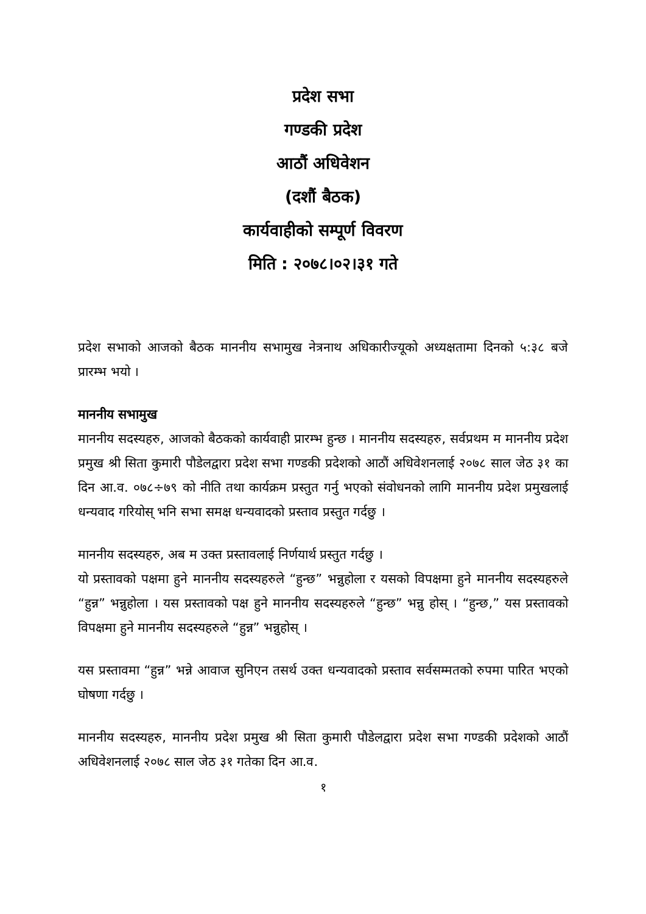प्रदेश सभा
गण्डकी प्रदेश
आठौं अधिवेशन
(दशौं बैठक)
कार्यवाहीको सम्पूर्ण विवरण
मिति : २०७८।०२।३१ गते
प्रदेश सभाको आजको बैठक माननीय सभामुख नेत्रनाथ अधिकारीज्यूको अध्यक्षतामा दिनको ५:३८ बजे प्रारम्भ भयो ।
माननीय सभामुख
माननीय सदस्यहरु, आजको बैठकको कार्यवाही प्रारम्भ हुन्छ । माननीय सदस्यहरु, सर्वप्रथम म माननीय प्रदेश प्रमुख श्री सिता कुमारी पौडेलद्वारा प्रदेश सभा गण्डकी प्रदेशको आठौं अधिवेशनलाई २०७८ साल जेठ ३१ का दिन आ.व. ०७८÷७९ को नीति तथा कार्यक्रम प्रस्तुत गर्नु भएको संवोधनको लागि माननीय प्रदेश प्रमुखलाई धन्यवाद गरियोस् भनि सभा समक्ष धन्यवादको प्रस्ताव प्रस्तुत गर्दछु ।
माननीय सदस्यहरु, अब म उक्त प्रस्तावलाई निर्णयार्थ प्रस्तुत गर्दछु ।
यो प्रस्तावको पक्षमा हुने माननीय सदस्यहरुले “हुन्छ” भन्नुहोला र यसको विपक्षमा हुने माननीय सदस्यहरुले “हुन्न” भन्नुहोला । यस प्रस्तावको पक्ष हुने माननीय सदस्यहरुले “हुन्छ” भन्नु होस् । “हुन्छ,” यस प्रस्तावको विपक्षमा हुने माननीय सदस्यहरुले “हुन्न” भन्नुहोस् ।
यस प्रस्तावमा “हुन्न” भन्ने आवाज सुनिएन तसर्थ उक्त धन्यवादको प्रस्ताव सर्वसम्मतको रुपमा पारित भएको घोषणा गर्दछु ।
माननीय सदस्यहरु, माननीय प्रदेश प्रमुख श्री सिता कुमारी पौडेलद्वारा प्रदेश सभा गण्डकी प्रदेशको आठौं अधिवेशनलाई २०७८ साल जेठ ३१ गतेका दिन आ.व.
१